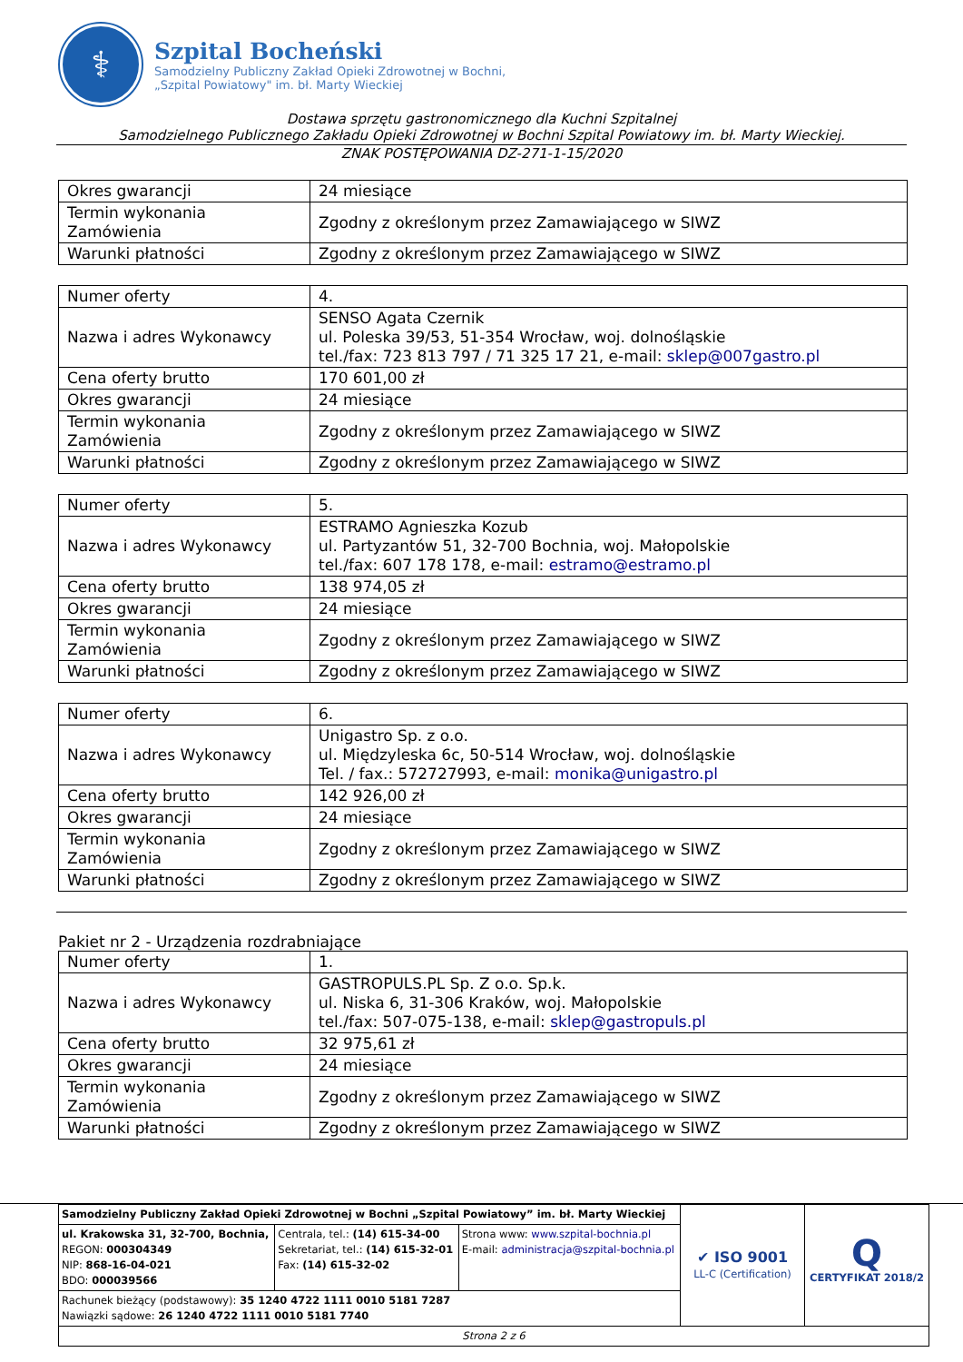⚕
Szpital Bocheński
Samodzielny Publiczny Zakład Opieki Zdrowotnej w Bochni,
„Szpital Powiatowy" im. bł. Marty Wieckiej
Dostawa sprzętu gastronomicznego dla Kuchni Szpitalnej
Samodzielnego Publicznego Zakładu Opieki Zdrowotnej w Bochni Szpital Powiatowy im. bł. Marty Wieckiej.
ZNAK POSTĘPOWANIA DZ-271-1-15/2020
| Okres gwarancji | 24 miesiące |
| Termin wykonania Zamówienia | Zgodny z określonym przez Zamawiającego w SIWZ |
| Warunki płatności | Zgodny z określonym przez Zamawiającego w SIWZ |
| Numer oferty | 4. |
| Nazwa i adres Wykonawcy | SENSO Agata Czernik ul. Poleska 39/53, 51-354 Wrocław, woj. dolnośląskie tel./fax: 723 813 797 / 71 325 17 21, e-mail: sklep@007gastro.pl |
| Cena oferty brutto | 170 601,00 zł |
| Okres gwarancji | 24 miesiące |
| Termin wykonania Zamówienia | Zgodny z określonym przez Zamawiającego w SIWZ |
| Warunki płatności | Zgodny z określonym przez Zamawiającego w SIWZ |
| Numer oferty | 5. |
| Nazwa i adres Wykonawcy | ESTRAMO Agnieszka Kozub ul. Partyzantów 51, 32-700 Bochnia, woj. Małopolskie tel./fax: 607 178 178, e-mail: estramo@estramo.pl |
| Cena oferty brutto | 138 974,05 zł |
| Okres gwarancji | 24 miesiące |
| Termin wykonania Zamówienia | Zgodny z określonym przez Zamawiającego w SIWZ |
| Warunki płatności | Zgodny z określonym przez Zamawiającego w SIWZ |
| Numer oferty | 6. |
| Nazwa i adres Wykonawcy | Unigastro Sp. z o.o. ul. Międzyleska 6c, 50-514 Wrocław, woj. dolnośląskie Tel. / fax.: 572727993, e-mail: monika@unigastro.pl |
| Cena oferty brutto | 142 926,00 zł |
| Okres gwarancji | 24 miesiące |
| Termin wykonania Zamówienia | Zgodny z określonym przez Zamawiającego w SIWZ |
| Warunki płatności | Zgodny z określonym przez Zamawiającego w SIWZ |
Pakiet nr 2 - Urządzenia rozdrabniające
| Numer oferty | 1. |
| Nazwa i adres Wykonawcy | GASTROPULS.PL Sp. Z o.o. Sp.k. ul. Niska 6, 31-306 Kraków, woj. Małopolskie tel./fax: 507-075-138, e-mail: sklep@gastropuls.pl |
| Cena oferty brutto | 32 975,61 zł |
| Okres gwarancji | 24 miesiące |
| Termin wykonania Zamówienia | Zgodny z określonym przez Zamawiającego w SIWZ |
| Warunki płatności | Zgodny z określonym przez Zamawiającego w SIWZ |
| Samodzielny Publiczny Zakład Opieki Zdrowotnej w Bochni „Szpital Powiatowy” im. bł. Marty Wieckiej | | | ✔ ISO 9001 LL-C (Certification) | Q CERTYFIKAT 2018/2 |
| ul. Krakowska 31, 32-700, Bochnia, REGON: 000304349 NIP: 868-16-04-021 BDO: 000039566 | Centrala, tel.: (14) 615-34-00 Sekretariat, tel.: (14) 615-32-01 Fax: (14) 615-32-02 | Strona www: www.szpital-bochnia.pl E-mail: administracja@szpital-bochnia.pl | | |
| Rachunek bieżący (podstawowy): 35 1240 4722 1111 0010 5181 7287 Nawiązki sądowe: 26 1240 4722 1111 0010 5181 7740 | | | | |
| Strona 2 z 6 | | | | |